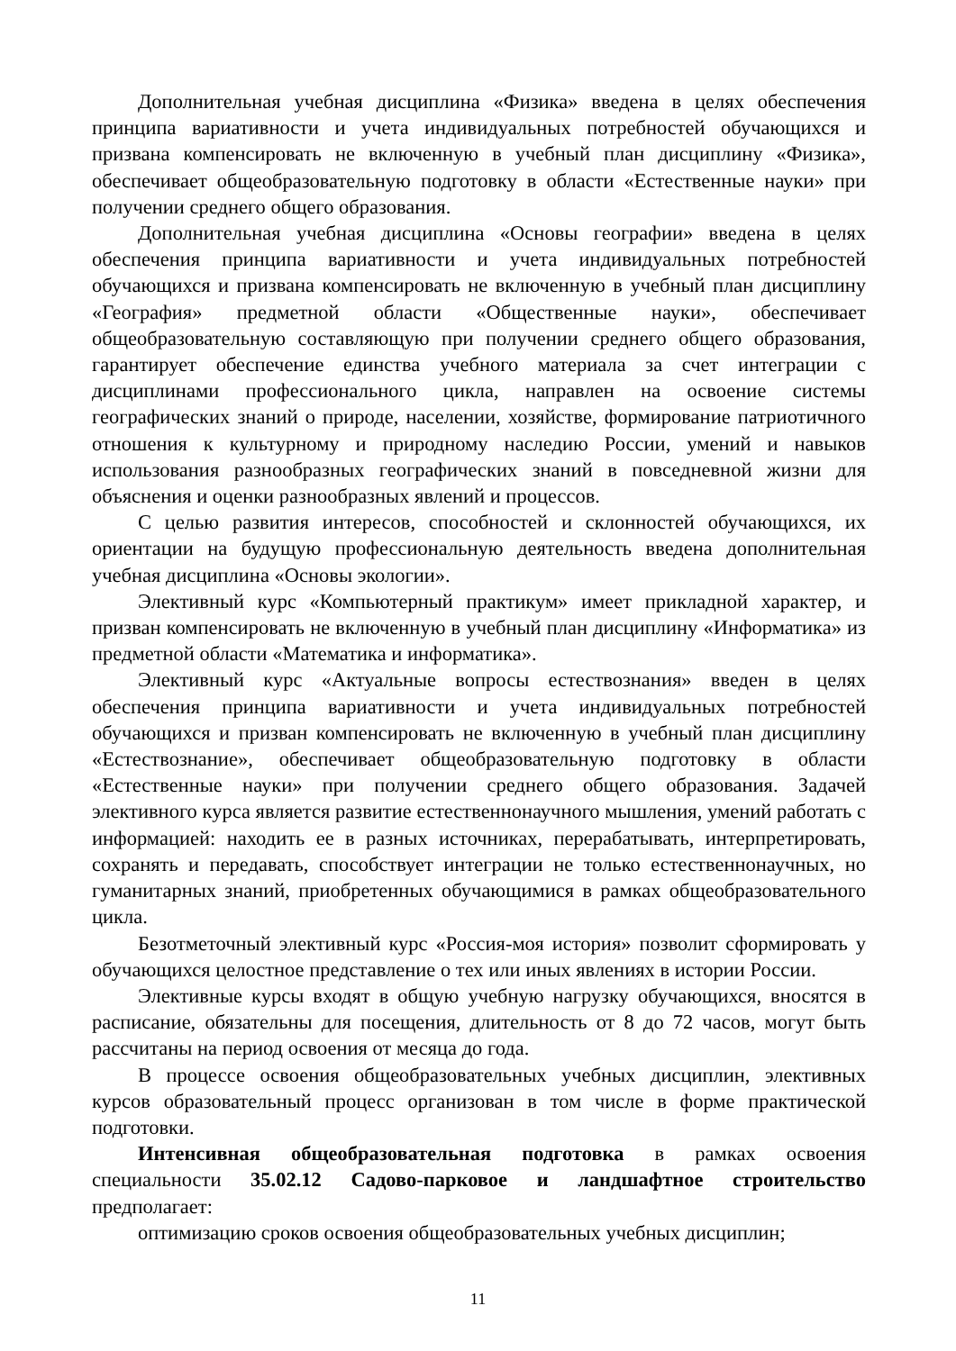Дополнительная учебная дисциплина «Физика» введена в целях обеспечения принципа вариативности и учета индивидуальных потребностей обучающихся и призвана компенсировать не включенную в учебный план дисциплину «Физика», обеспечивает общеобразовательную подготовку в области «Естественные науки» при получении среднего общего образования.
Дополнительная учебная дисциплина «Основы географии» введена в целях обеспечения принципа вариативности и учета индивидуальных потребностей обучающихся и призвана компенсировать не включенную в учебный план дисциплину «География» предметной области «Общественные науки», обеспечивает общеобразовательную составляющую при получении среднего общего образования, гарантирует обеспечение единства учебного материала за счет интеграции с дисциплинами профессионального цикла, направлен на освоение системы географических знаний о природе, населении, хозяйстве, формирование патриотичного отношения к культурному и природному наследию России, умений и навыков использования разнообразных географических знаний в повседневной жизни для объяснения и оценки разнообразных явлений и процессов.
С целью развития интересов, способностей и склонностей обучающихся, их ориентации на будущую профессиональную деятельность введена дополнительная учебная дисциплина «Основы экологии».
Элективный курс «Компьютерный практикум» имеет прикладной характер, и призван компенсировать не включенную в учебный план дисциплину «Информатика» из предметной области «Математика и информатика».
Элективный курс «Актуальные вопросы естествознания» введен в целях обеспечения принципа вариативности и учета индивидуальных потребностей обучающихся и призван компенсировать не включенную в учебный план дисциплину «Естествознание», обеспечивает общеобразовательную подготовку в области «Естественные науки» при получении среднего общего образования. Задачей элективного курса является развитие естественнонаучного мышления, умений работать с информацией: находить ее в разных источниках, перерабатывать, интерпретировать, сохранять и передавать, способствует интеграции не только естественнонаучных, но гуманитарных знаний, приобретенных обучающимися в рамках общеобразовательного цикла.
Безотметочный элективный курс «Россия-моя история» позволит сформировать у обучающихся целостное представление о тех или иных явлениях в истории России.
Элективные курсы входят в общую учебную нагрузку обучающихся, вносятся в расписание, обязательны для посещения, длительность от 8 до 72 часов, могут быть рассчитаны на период освоения от месяца до года.
В процессе освоения общеобразовательных учебных дисциплин, элективных курсов образовательный процесс организован в том числе в форме практической подготовки.
Интенсивная общеобразовательная подготовка в рамках освоения специальности 35.02.12 Садово-парковое и ландшафтное строительство предполагает:
оптимизацию сроков освоения общеобразовательных учебных дисциплин;
11